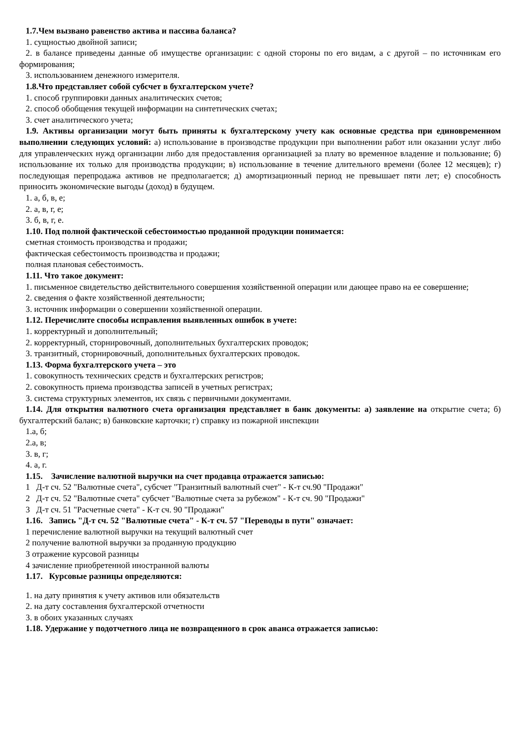1.7.Чем вызвано равенство актива и пассива баланса?
1. сущностью двойной записи;
2. в балансе приведены данные об имуществе организации: с одной стороны по его видам, а с другой – по источникам его формирования;
3. использованием денежного измерителя.
1.8.Что представляет собой субсчет в бухгалтерском учете?
1. способ группировки данных аналитических счетов;
2. способ обобщения текущей информации на синтетических счетах;
3. счет аналитического учета;
1.9. Активы организации могут быть приняты к бухгалтерскому учету как основные средства при единовременном выполнении следующих условий: а) использование в производстве продукции при выполнении работ или оказании услуг либо для управленческих нужд организации либо для предоставления организацией за плату во временное владение и пользование; б) использование их только для производства продукции; в) использование в течение длительного времени (более 12 месяцев); г) последующая перепродажа активов не предполагается; д) амортизационный период не превышает пяти лет; е) способность приносить экономические выгоды (доход) в будущем.
1. а, б, в, е;
2. а, в, г, е;
3. б, в, г, е.
1.10. Под полной фактической себестоимостью проданной продукции понимается:
сметная стоимость производства и продажи;
фактическая себестоимость производства и продажи;
полная плановая себестоимость.
1.11. Что такое документ:
1. письменное свидетельство действительного совершения хозяйственной операции или дающее право на ее совершение;
2. сведения о факте хозяйственной деятельности;
3. источник информации о совершении хозяйственной операции.
1.12. Перечислите способы исправления выявленных ошибок в учете:
1. корректурный и дополнительный;
2. корректурный, сторнировочный, дополнительных бухгалтерских проводок;
3. транзитный, сторнировочный, дополнительных бухгалтерских проводок.
1.13. Форма бухгалтерского учета – это
1. совокупность технических средств и бухгалтерских регистров;
2. совокупность приема производства записей в учетных регистрах;
3. система структурных элементов, их связь с первичными документами.
1.14. Для открытия валютного счета организация представляет в банк документы: а) заявление на открытие счета; б) бухгалтерский баланс; в) банковские карточки; г) справку из пожарной инспекции
1.а, б;
2.а, в;
3. в, г;
4. а, г.
1.15. Зачисление валютной выручки на счет продавца отражается записью:
1 Д-т сч. 52 "Валютные счета", субсчет "Транзитный валютный счет" - К-т сч.90 "Продажи"
2 Д-т сч. 52 "Валютные счета" субсчет "Валютные счета за рубежом" - К-т сч. 90 "Продажи"
3 Д-т сч. 51 "Расчетные счета" - К-т сч. 90 "Продажи"
1.16. Запись "Д-т сч. 52 "Валютные счета" - К-т сч. 57 "Переводы в пути" означает:
1 перечисление валютной выручки на текущий валютный счет
2 получение валютной выручки за проданную продукцию
3 отражение курсовой разницы
4 зачисление приобретенной иностранной валюты
1.17. Курсовые разницы определяются:
1. на дату принятия к учету активов или обязательств
2. на дату составления бухгалтерской отчетности
3. в обоих указанных случаях
1.18. Удержание у подотчетного лица не возвращенного в срок аванса отражается записью: